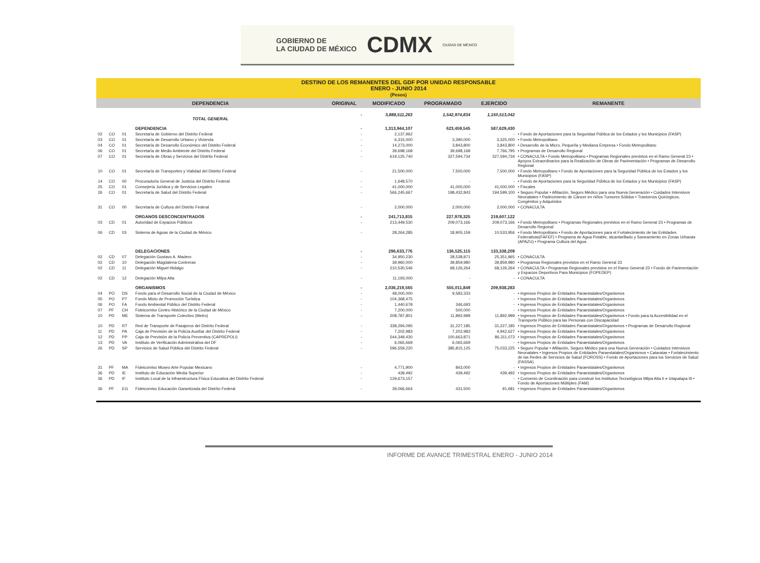GOBIERNO DE
LA CIUDAD DE MÉXICO CDMX CIUDAD DE MÉXICO
DESTINO DE LOS REMANENTES DEL GDF POR UNIDAD RESPONSABLE
ENERO - JUNIO 2014
(Pesos)
| DEPENDENCIA | | | | ORIGINAL | MODIFICADO | PROGRAMADO | EJERCIDO | REMANENTE |
| --- | --- | --- | --- | --- | --- | --- | --- | --- |
| TOTAL GENERAL | | | | - | 3,888,511,263 | 1,542,974,834 | 1,150,513,042 | |
| | | | DEPENDENCIA | - | 1,313,944,107 | 623,459,545 | 587,629,430 | |
| 02 | CO | 01 | Secretaría de Gobierno del Distrito Federal | - | 2,137,962 | - | - | • Fondo de Aportaciones para la Seguridad Pública de los Estados y los Municipios (FASP) |
| 03 | CO | 01 | Secretaría de Desarrollo Urbano y Vivienda | - | 6,315,000 | 3,390,000 | 3,325,000 | • Fondo Metropolitano |
| 04 | CO | 01 | Secretaría de Desarrollo Económico del Distrito Federal | - | 14,273,000 | 3,843,800 | 3,843,800 | • Desarrollo de la Micro, Pequeña y Mediana Empresa • Fondo Metropolitano |
| 06 | CO | 01 | Secretaría de Medio Ambiente del Distrito Federal | - | 39,698,168 | 39,698,168 | 7,766,795 | • Programas de Desarrollo Regional |
| 07 | CO | 01 | Secretaría de Obras y Servicios del Distrito Federal | - | 619,125,740 | 327,594,734 | 327,594,734 | • CONACULTA • Fondo Metropolitano • Programas Regionales previstos en el Ramo General 23 • Apoyos Extraordinarios para la Realización de Obras de Pavimentación • Programas de Desarrollo Regional |
| 10 | CO | 01 | Secretaría de Transportes y Vialidad del Distrito Federal | - | 21,500,000 | 7,500,000 | 7,500,000 | • Fondo Metropolitano • Fondo de Aportaciones para la Seguridad Pública de los Estados y los Municipios (FASP) |
| 14 | CO | 00 | Procuraduría General de Justicia del Distrito Federal | - | 1,648,570 | - | - | • Fondo de Aportaciones para la Seguridad Pública de los Estados y los Municipios (FASP) |
| 25 | CO | 01 | Consejería Jurídica y de Servicios Legales | - | 41,000,000 | 41,000,000 | 41,000,000 | • Fiscales |
| 26 | CO | 01 | Secretaría de Salud del Distrito Federal | - | 566,245,667 | 198,432,843 | 194,599,100 | • Seguro Popular • Afiliación, Seguro Médico para una Nueva Generación • Cuidados Intensivos Neonatales • Padecimiento de Cáncer en niños Tumores Sólidos • Trastornos Quirúrgicos, Congénitos y Adquiridos |
| 31 | CO | 00 | Secretaría de Cultura del Distrito Federal | - | 2,000,000 | 2,000,000 | 2,000,000 | • CONACULTA |
| | | | ORGANOS DESCONCENTRADOS | - | 241,713,815 | 227,978,325 | 219,607,122 | |
| 03 | CD | 01 | Autoridad de Espacios Públicos | - | 213,449,530 | 209,073,166 | 209,073,166 | • Fondo Metropolitano • Programas Regionales previstos en el Ramo General 23 • Programas de Desarrollo Regional |
| 06 | CD | 03 | Sistema de Aguas de la Ciudad de México | - | 28,264,285 | 18,905,159 | 10,533,956 | • Fondo Metropolitano • Fondo de Aportaciones para el Fortalecimiento de las Entidades Federativas(FAFEF) • Programa de Agua Potable, alcantarillado y Saneamiento en Zonas Urbanas (APAZU) • Programa Cultura del Agua |
| | | | DELEGACIONES | - | 296,633,776 | 136,525,115 | 133,338,209 | |
| 02 | CD | 07 | Delegación Gustavo A. Madero | - | 34,950,230 | 28,538,871 | 25,351,965 | • CONACULTA |
| 02 | CD | 10 | Delegación Magdalena Contreras | - | 39,960,000 | 39,859,980 | 39,859,980 | • Programas Regionales previstos en el Ramo General 23 |
| 02 | CD | 11 | Delegación Miguel Hidalgo | - | 210,530,546 | 68,126,264 | 68,126,264 | • CONACULTA • Programas Regionales previstos en el Ramo General 23 • Fondo de Pavimentación y Espacios Deportivos Para Municipios (FOPEDEP) |
| 02 | CD | 12 | Delegación Milpa Alta | - | 11,193,000 | - | - | • CONACULTA |
| | | | ORGANISMOS | - | 2,036,219,565 | 555,011,849 | 209,938,283 | |
| 04 | PO | DS | Fondo para el Desarrollo Social de la Ciudad de México | - | 48,000,000 | 9,583,333 | - | • Ingresos Propios de Entidades Paraestatales/Organismos |
| 05 | PO | PT | Fondo Mixto de Promoción Turística | - | 104,368,475 | - | - | • Ingresos Propios de Entidades Paraestatales/Organismos |
| 06 | PO | FA | Fondo Ambiental Público del Distrito Federal | - | 1,440,678 | 346,693 | - | • Ingresos Propios de Entidades Paraestatales/Organismos |
| 07 | PF | CH | Fideicomiso Centro Histórico de la Ciudad de México | - | 7,200,000 | 500,000 | - | • Ingresos Propios de Entidades Paraestatales/Organismos |
| 10 | PD | ME | Sistema de Transporte Colectivo (Metro) | - | 208,787,801 | 11,892,999 | 11,892,999 | • Ingresos Propios de Entidades Paraestatales/Organismos • Fondo para la Accesibilidad en el Transporte Público para las Personas con Discapacidad |
| 10 | PD | RT | Red de Transporte de Pasajeros del Distrito Federal | - | 338,294,095 | 31,227,185 | 31,227,185 | • Ingresos Propios de Entidades Paraestatales/Organismos • Programas de Desarrollo Regional |
| 11 | PD | PA | Caja de Previsión de la Policía Auxiliar del Distrito Federal | - | 7,202,983 | 7,202,983 | 4,942,627 | • Ingresos Propios de Entidades Paraestatales/Organismos |
| 12 | PD | PP | Caja de Previsión de la Policía Preventiva (CAPREPOLI) | - | 544,349,430 | 100,663,871 | 86,311,073 | • Ingresos Propios de Entidades Paraestatales/Organismos |
| 13 | PD | VA | Instituto de Verificación Administrativa del DF | - | 6,065,669 | 6,065,669 | - | • Ingresos Propios de Entidades Paraestatales/Organismos |
| 26 | PD | SP | Servicios de Salud Pública del Distrito Federal | - | 596,559,220 | 385,815,125 | 75,033,225 | • Seguro Popular • Afiliación, Seguro Médico para una Nueva Generación • Cuidados Intensivos Neonatales • Ingresos Propios de Entidades Paraestatales/Organismos • Cataratas • Fortalecimiento de las Redes de Servicios de Salud (FOROSS) • Fondo de Aportaciones para los Servicios de Salud (FASSA) |
| 31 | PF | MA | Fideicomiso Museo Arte Popular Mexicano | - | 4,771,900 | 843,000 | - | • Ingresos Propios de Entidades Paraestatales/Organismos |
| 36 | PD | IE | Instituto de Educación Media Superior | - | 439,492 | 439,492 | 439,492 | • Ingresos Propios de Entidades Paraestatales/Organismos |
| 36 | PD | IF | Instituto Local de la Infraestructura Física Educativa del Distrito Federal | - | 129,673,157 | - | - | • Convenio de Coordinación para construir los Institutos Tecnológicos Milpa Alta II e Iztapalapa III • Fondo de Aportaciones Múltiples (FAM) |
| 36 | PF | EG | Fideicomiso Educación Garantizada del Distrito Federal | - | 39,066,664 | 431,500 | 91,681 | • Ingresos Propios de Entidades Paraestatales/Organismos |
INFORME DE AVANCE TRIMESTRAL ENERO - JUNIO 2014